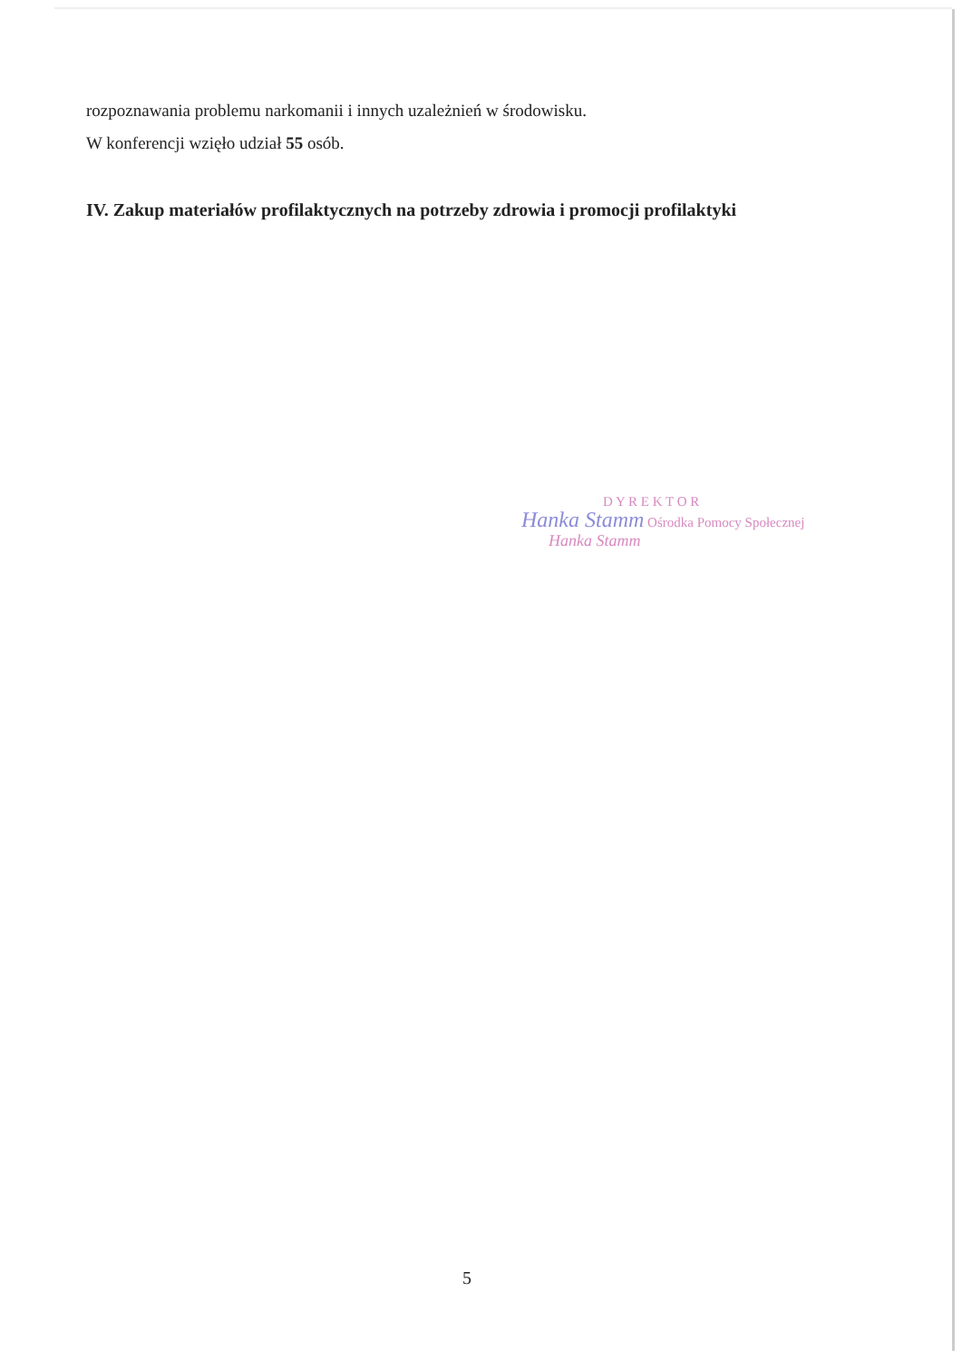rozpoznawania problemu narkomanii i innych uzależnień w środowisku.
W konferencji wzięło udział 55 osób.
IV. Zakup materiałów profilaktycznych na potrzeby zdrowia i promocji profilaktyki
D Y R E K T O R
Hanka Stamm Ośrodka Pomocy Społecznej
Hanka Stamm
5